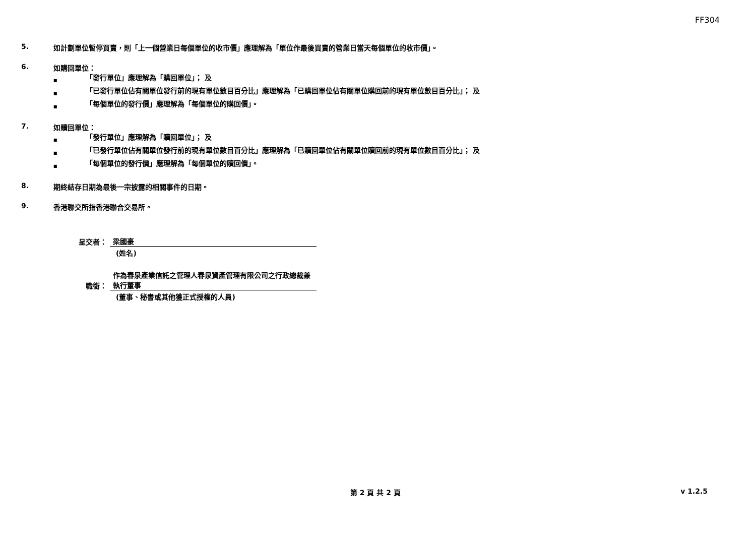FF304
5. 如計劃單位暫停買賣，則「上一個營業日每個單位的收市價」應理解為「單位作最後買賣的營業日當天每個單位的收市價」。
6. 如購回單位：
■ 「發行單位」應理解為「購回單位」； 及
■ 「已發行單位佔有關單位發行前的現有單位數目百分比」應理解為「已購回單位佔有關單位購回前的現有單位數目百分比」； 及
■ 「每個單位的發行價」應理解為「每個單位的購回價」。
7. 如贖回單位：
■ 「發行單位」應理解為「贖回單位」； 及
■ 「已發行單位佔有關單位發行前的現有單位數目百分比」應理解為「已贖回單位佔有關單位贖回前的現有單位數目百分比」； 及
■ 「每個單位的發行價」應理解為「每個單位的贖回價」。
8. 期終結存日期為最後一宗披露的相關事件的日期。
9. 香港聯交所指香港聯合交易所。
呈交者：
梁國豪
(姓名)
職銜：
作為春泉產業信託之管理人春泉資產管理有限公司之行政總裁兼執行董事
(董事、秘書或其他獲正式授權的人員)
第 2 頁 共 2 頁 v 1.2.5